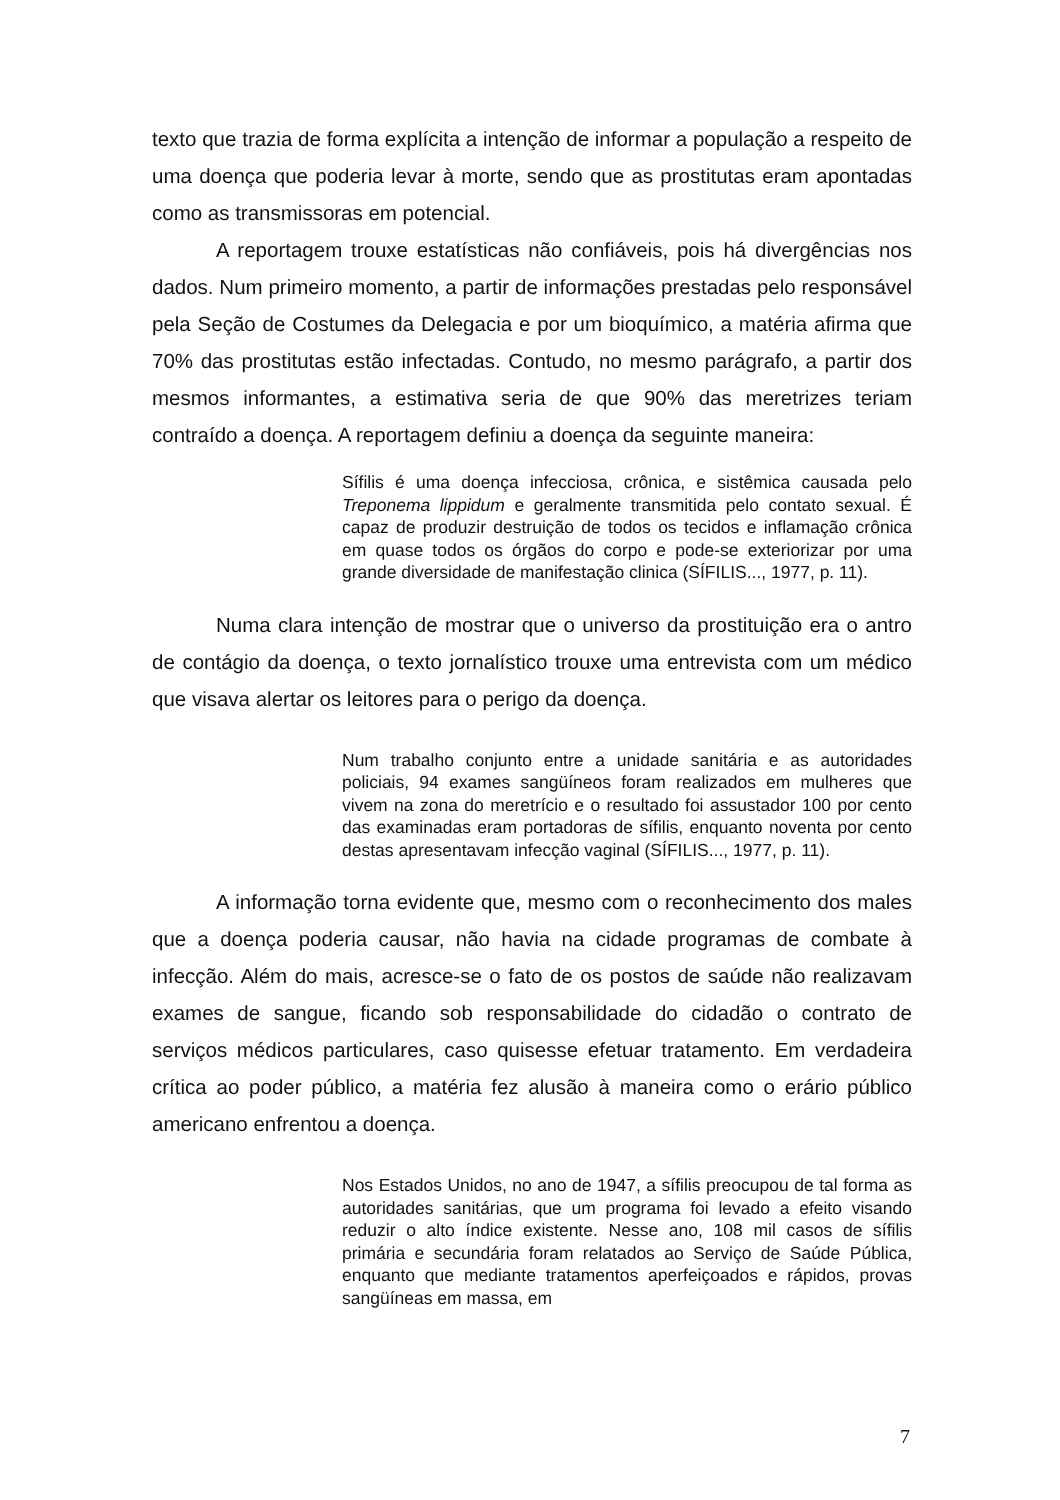texto que trazia de forma explícita a intenção de informar a população a respeito de uma doença que poderia levar à morte, sendo que as prostitutas eram apontadas como as transmissoras em potencial.
A reportagem trouxe estatísticas não confiáveis, pois há divergências nos dados. Num primeiro momento, a partir de informações prestadas pelo responsável pela Seção de Costumes da Delegacia e por um bioquímico, a matéria afirma que 70% das prostitutas estão infectadas. Contudo, no mesmo parágrafo, a partir dos mesmos informantes, a estimativa seria de que 90% das meretrizes teriam contraído a doença. A reportagem definiu a doença da seguinte maneira:
Sífilis é uma doença infecciosa, crônica, e sistêmica causada pelo Treponema lippidum e geralmente transmitida pelo contato sexual. É capaz de produzir destruição de todos os tecidos e inflamação crônica em quase todos os órgãos do corpo e pode-se exteriorizar por uma grande diversidade de manifestação clinica (SÍFILIS..., 1977, p. 11).
Numa clara intenção de mostrar que o universo da prostituição era o antro de contágio da doença, o texto jornalístico trouxe uma entrevista com um médico que visava alertar os leitores para o perigo da doença.
Num trabalho conjunto entre a unidade sanitária e as autoridades policiais, 94 exames sangüíneos foram realizados em mulheres que vivem na zona do meretrício e o resultado foi assustador 100 por cento das examinadas eram portadoras de sífilis, enquanto noventa por cento destas apresentavam infecção vaginal (SÍFILIS..., 1977, p. 11).
A informação torna evidente que, mesmo com o reconhecimento dos males que a doença poderia causar, não havia na cidade programas de combate à infecção. Além do mais, acresce-se o fato de os postos de saúde não realizavam exames de sangue, ficando sob responsabilidade do cidadão o contrato de serviços médicos particulares, caso quisesse efetuar tratamento. Em verdadeira crítica ao poder público, a matéria fez alusão à maneira como o erário público americano enfrentou a doença.
Nos Estados Unidos, no ano de 1947, a sífilis preocupou de tal forma as autoridades sanitárias, que um programa foi levado a efeito visando reduzir o alto índice existente. Nesse ano, 108 mil casos de sífilis primária e secundária foram relatados ao Serviço de Saúde Pública, enquanto que mediante tratamentos aperfeiçoados e rápidos, provas sangüíneas em massa, em
7